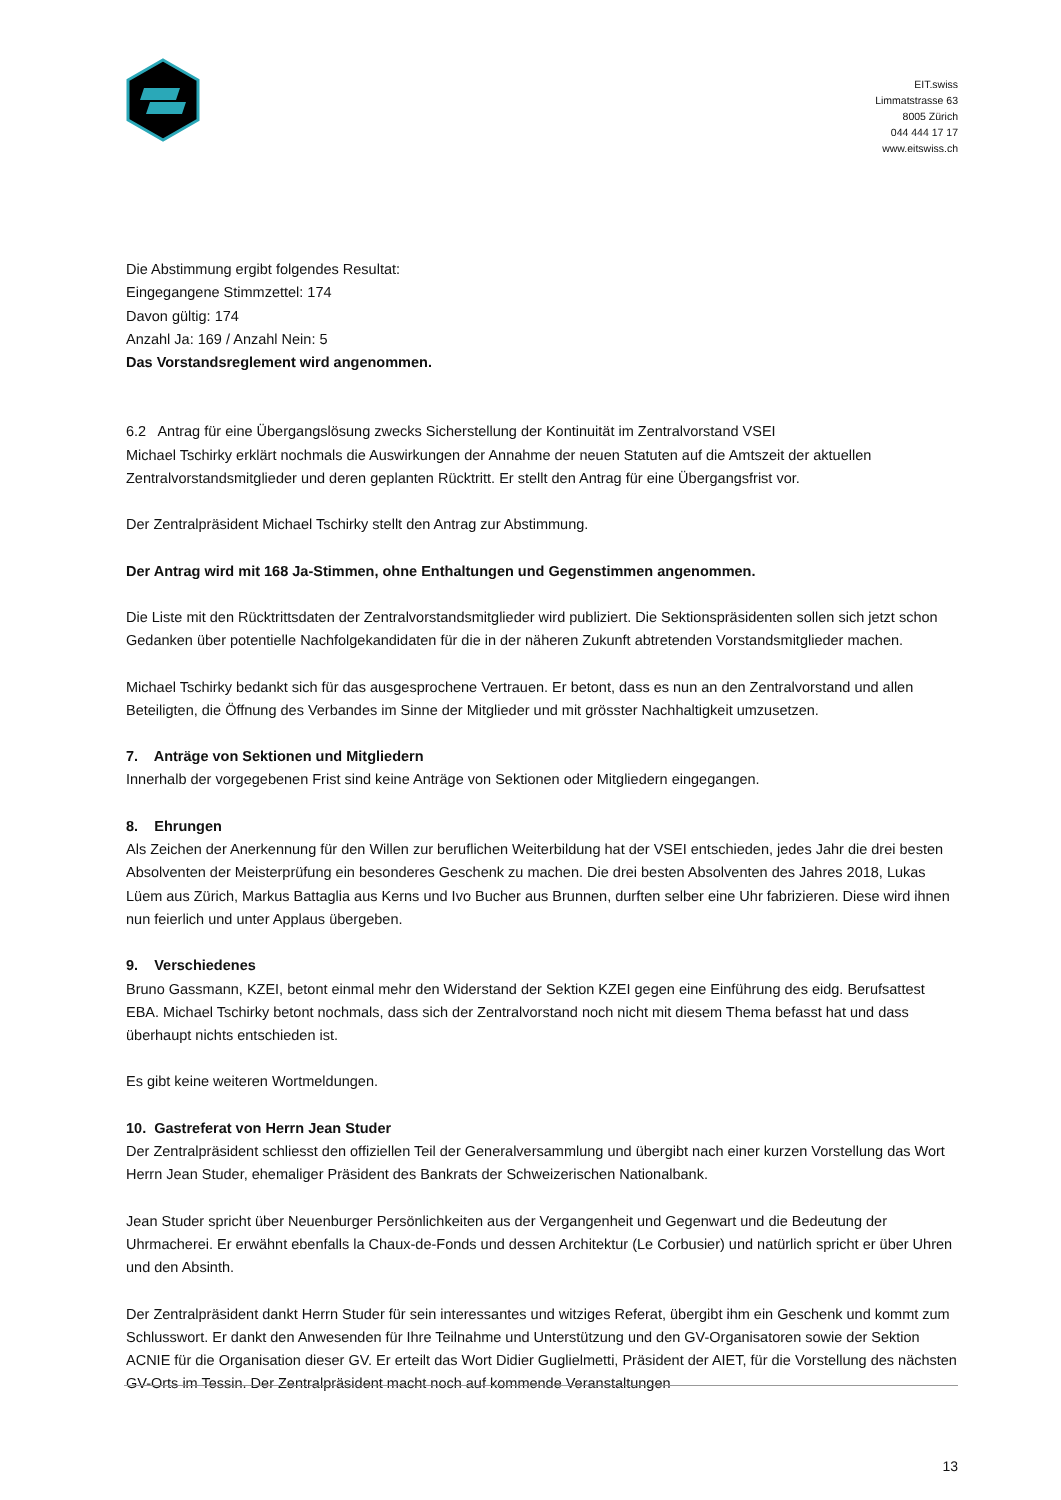EIT.swiss
Limmatstrasse 63
8005 Zürich
044 444 17 17
www.eitswiss.ch
Die Abstimmung ergibt folgendes Resultat:
Eingegangene Stimmzettel: 174
Davon gültig: 174
Anzahl Ja: 169 / Anzahl Nein: 5
Das Vorstandsreglement wird angenommen.
6.2 Antrag für eine Übergangslösung zwecks Sicherstellung der Kontinuität im Zentralvorstand VSEI
Michael Tschirky erklärt nochmals die Auswirkungen der Annahme der neuen Statuten auf die Amtszeit der aktuellen Zentralvorstandsmitglieder und deren geplanten Rücktritt. Er stellt den Antrag für eine Übergangsfrist vor.
Der Zentralpräsident Michael Tschirky stellt den Antrag zur Abstimmung.
Der Antrag wird mit 168 Ja-Stimmen, ohne Enthaltungen und Gegenstimmen angenommen.
Die Liste mit den Rücktrittsdaten der Zentralvorstandsmitglieder wird publiziert. Die Sektionspräsidenten sollen sich jetzt schon Gedanken über potentielle Nachfolgekandidaten für die in der näheren Zukunft abtretenden Vorstandsmitglieder machen.
Michael Tschirky bedankt sich für das ausgesprochene Vertrauen. Er betont, dass es nun an den Zentralvorstand und allen Beteiligten, die Öffnung des Verbandes im Sinne der Mitglieder und mit grösster Nachhaltigkeit umzusetzen.
7. Anträge von Sektionen und Mitgliedern
Innerhalb der vorgegebenen Frist sind keine Anträge von Sektionen oder Mitgliedern eingegangen.
8. Ehrungen
Als Zeichen der Anerkennung für den Willen zur beruflichen Weiterbildung hat der VSEI entschieden, jedes Jahr die drei besten Absolventen der Meisterprüfung ein besonderes Geschenk zu machen. Die drei besten Absolventen des Jahres 2018, Lukas Lüem aus Zürich, Markus Battaglia aus Kerns und Ivo Bucher aus Brunnen, durften selber eine Uhr fabrizieren. Diese wird ihnen nun feierlich und unter Applaus übergeben.
9. Verschiedenes
Bruno Gassmann, KZEI, betont einmal mehr den Widerstand der Sektion KZEI gegen eine Einführung des eidg. Berufsattest EBA. Michael Tschirky betont nochmals, dass sich der Zentralvorstand noch nicht mit diesem Thema befasst hat und dass überhaupt nichts entschieden ist.
Es gibt keine weiteren Wortmeldungen.
10. Gastreferat von Herrn Jean Studer
Der Zentralpräsident schliesst den offiziellen Teil der Generalversammlung und übergibt nach einer kurzen Vorstellung das Wort Herrn Jean Studer, ehemaliger Präsident des Bankrats der Schweizerischen Nationalbank.
Jean Studer spricht über Neuenburger Persönlichkeiten aus der Vergangenheit und Gegenwart und die Bedeutung der Uhrmacherei. Er erwähnt ebenfalls la Chaux-de-Fonds und dessen Architektur (Le Corbusier) und natürlich spricht er über Uhren und den Absinth.
Der Zentralpräsident dankt Herrn Studer für sein interessantes und witziges Referat, übergibt ihm ein Geschenk und kommt zum Schlusswort. Er dankt den Anwesenden für Ihre Teilnahme und Unterstützung und den GV-Organisatoren sowie der Sektion ACNIE für die Organisation dieser GV. Er erteilt das Wort Didier Guglielmetti, Präsident der AIET, für die Vorstellung des nächsten GV-Orts im Tessin. Der Zentralpräsident macht noch auf kommende Veranstaltungen
13